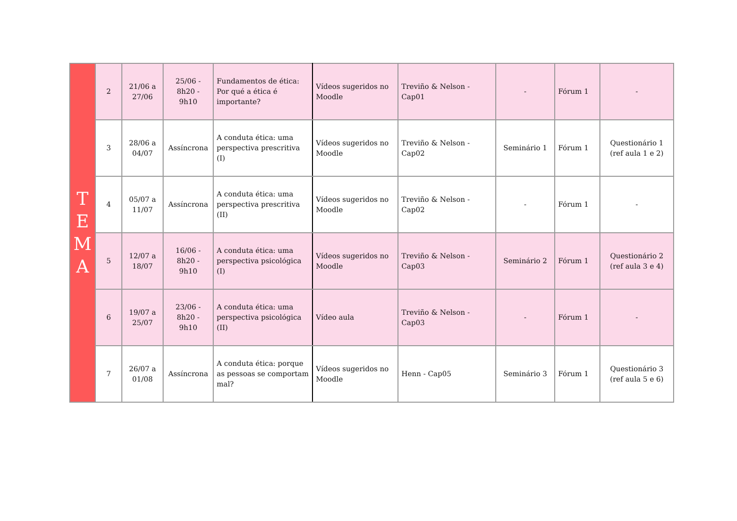| T E M A | 2 | 21/06 a 27/06 | 25/06 - 8h20 - 9h10 | Fundamentos de ética: Por qué a ética é importante? | Vídeos sugeridos no Moodle | Treviño & Nelson - Cap01 | - | Fórum 1 | - |
| | 3 | 28/06 a 04/07 | Assíncrona | A conduta ética: uma perspectiva prescritiva (I) | Vídeos sugeridos no Moodle | Treviño & Nelson - Cap02 | Seminário 1 | Fórum 1 | Questionário 1 (ref aula 1 e 2) |
| | 4 | 05/07 a 11/07 | Assíncrona | A conduta ética: uma perspectiva prescritiva (II) | Vídeos sugeridos no Moodle | Treviño & Nelson - Cap02 | - | Fórum 1 | - |
| | 5 | 12/07 a 18/07 | 16/06 - 8h20 - 9h10 | A conduta ética: uma perspectiva psicológica (I) | Vídeos sugeridos no Moodle | Treviño & Nelson - Cap03 | Seminário 2 | Fórum 1 | Questionário 2 (ref aula 3 e 4) |
| | 6 | 19/07 a 25/07 | 23/06 - 8h20 - 9h10 | A conduta ética: uma perspectiva psicológica (II) | Vídeo aula | Treviño & Nelson - Cap03 | - | Fórum 1 | - |
| | 7 | 26/07 a 01/08 | Assíncrona | A conduta ética: porque as pessoas se comportam mal? | Vídeos sugeridos no Moodle | Henn - Cap05 | Seminário 3 | Fórum 1 | Questionário 3 (ref aula 5 e 6) |